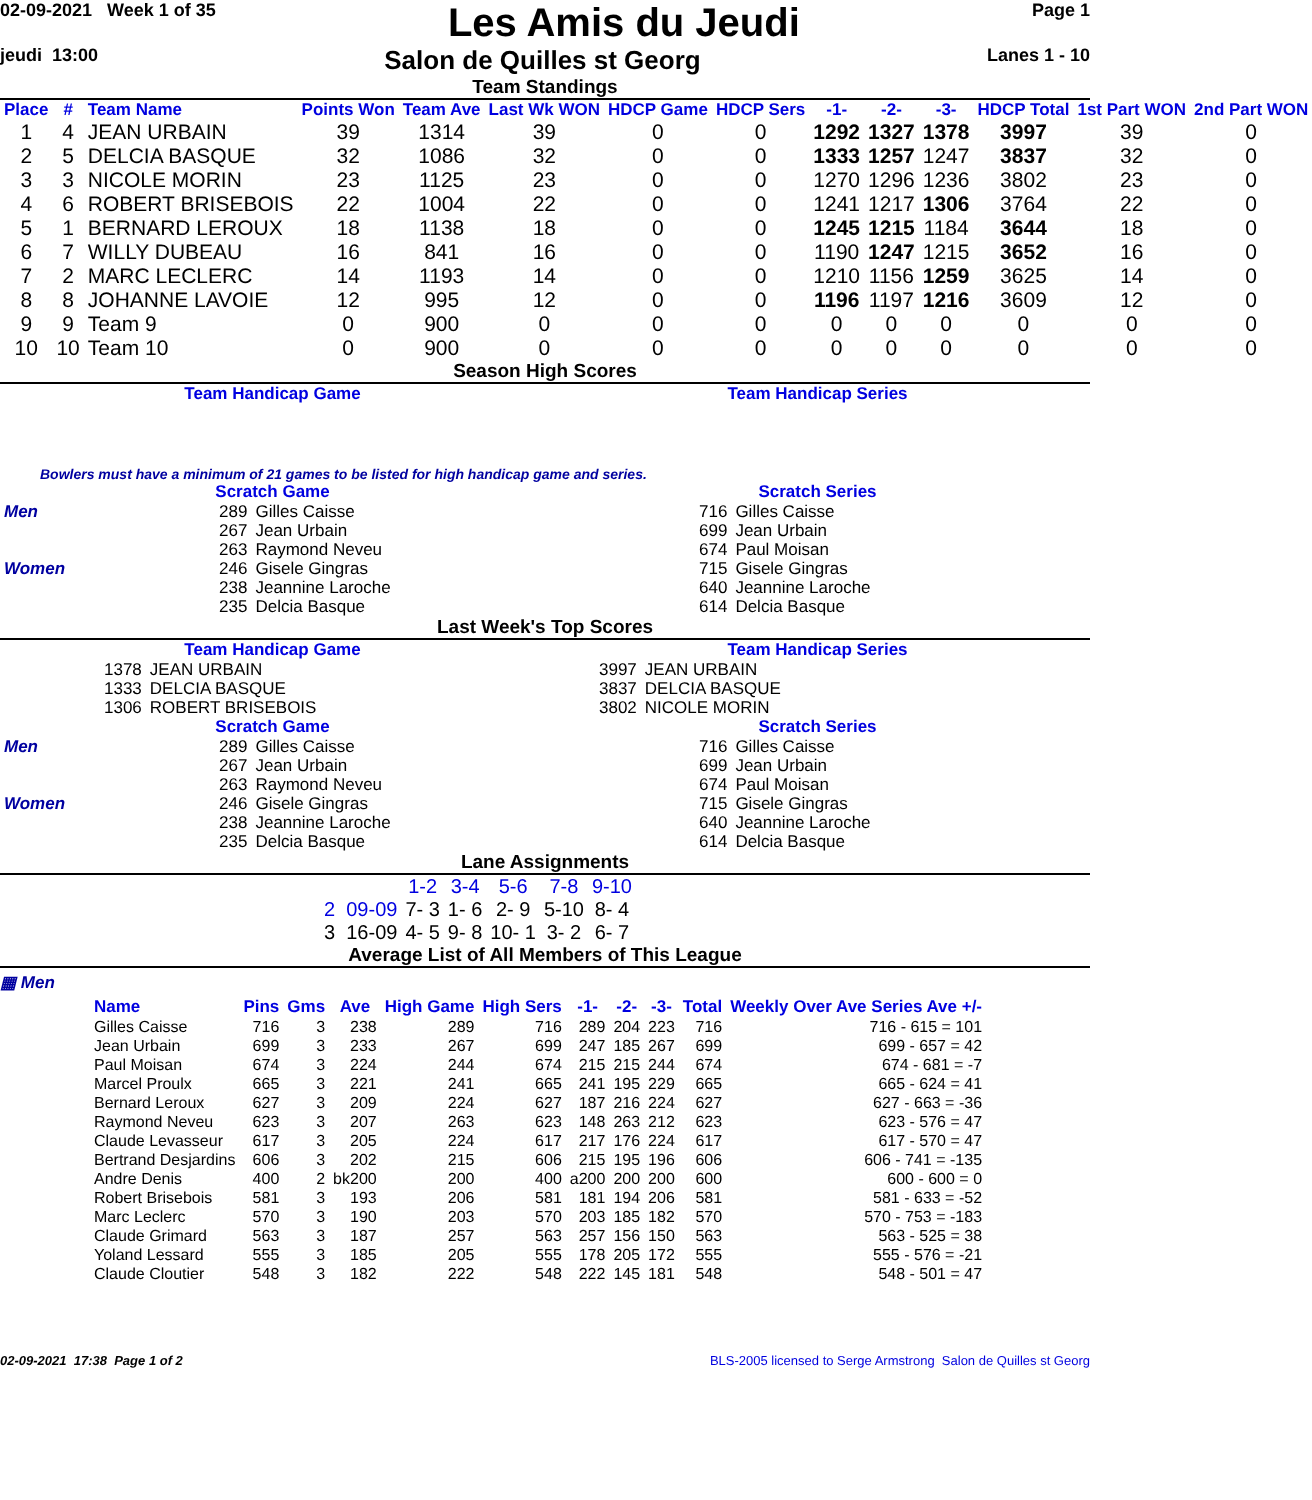02-09-2021 Week 1 of 35
Les Amis du Jeudi
Page 1
jeudi 13:00
Salon de Quilles st Georg
Lanes 1 - 10
Team Standings
| Place | # | Team Name | Points Won | Team Ave | Last Wk WON | HDCP Game | HDCP Sers | -1- | -2- | -3- | HDCP Total | 1st Part WON | 2nd Part WON |
| --- | --- | --- | --- | --- | --- | --- | --- | --- | --- | --- | --- | --- | --- |
| 1 | 4 | JEAN URBAIN | 39 | 1314 | 39 | 0 | 0 | 1292 | 1327 | 1378 | 3997 | 39 | 0 |
| 2 | 5 | DELCIA BASQUE | 32 | 1086 | 32 | 0 | 0 | 1333 | 1257 | 1247 | 3837 | 32 | 0 |
| 3 | 3 | NICOLE MORIN | 23 | 1125 | 23 | 0 | 0 | 1270 | 1296 | 1236 | 3802 | 23 | 0 |
| 4 | 6 | ROBERT BRISEBOIS | 22 | 1004 | 22 | 0 | 0 | 1241 | 1217 | 1306 | 3764 | 22 | 0 |
| 5 | 1 | BERNARD LEROUX | 18 | 1138 | 18 | 0 | 0 | 1245 | 1215 | 1184 | 3644 | 18 | 0 |
| 6 | 7 | WILLY DUBEAU | 16 | 841 | 16 | 0 | 0 | 1190 | 1247 | 1215 | 3652 | 16 | 0 |
| 7 | 2 | MARC LECLERC | 14 | 1193 | 14 | 0 | 0 | 1210 | 1156 | 1259 | 3625 | 14 | 0 |
| 8 | 8 | JOHANNE LAVOIE | 12 | 995 | 12 | 0 | 0 | 1196 | 1197 | 1216 | 3609 | 12 | 0 |
| 9 | 9 | Team 9 | 0 | 900 | 0 | 0 | 0 | 0 | 0 | 0 | 0 | 0 | 0 |
| 10 | 10 | Team 10 | 0 | 900 | 0 | 0 | 0 | 0 | 0 | 0 | 0 | 0 | 0 |
Season High Scores
Team Handicap Game Team Handicap Series
Bowlers must have a minimum of 21 games to be listed for high handicap game and series.
Scratch Game
| Men | 289 | Gilles Caisse |
| | 267 | Jean Urbain |
| | 263 | Raymond Neveu |
| Women | 246 | Gisele Gingras |
| | 238 | Jeannine Laroche |
| | 235 | Delcia Basque |
Scratch Series
| 716 | Gilles Caisse |
| 699 | Jean Urbain |
| 674 | Paul Moisan |
| 715 | Gisele Gingras |
| 640 | Jeannine Laroche |
| 614 | Delcia Basque |
Last Week's Top Scores
Team Handicap Game
| 1378 | JEAN URBAIN |
| 1333 | DELCIA BASQUE |
| 1306 | ROBERT BRISEBOIS |
Scratch Game
| Men | 289 | Gilles Caisse |
| | 267 | Jean Urbain |
| | 263 | Raymond Neveu |
| Women | 246 | Gisele Gingras |
| | 238 | Jeannine Laroche |
| | 235 | Delcia Basque |
Team Handicap Series
| 3997 | JEAN URBAIN |
| 3837 | DELCIA BASQUE |
| 3802 | NICOLE MORIN |
Scratch Series
| 716 | Gilles Caisse |
| 699 | Jean Urbain |
| 674 | Paul Moisan |
| 715 | Gisele Gingras |
| 640 | Jeannine Laroche |
| 614 | Delcia Basque |
Lane Assignments
| | 1-2 | 3-4 | 5-6 | 7-8 | 9-10 |
| 2 09-09 | 7- 3 | 1- 6 | 2- 9 | 5-10 | 8- 4 |
| 3 16-09 | 4- 5 | 9- 8 | 10- 1 | 3- 2 | 6- 7 |
Average List of All Members of This League
▦ Men
| Name | Pins | Gms | Ave | High Game | High Sers | -1- | -2- | -3- | Total | Weekly Over Ave Series Ave +/- |
| --- | --- | --- | --- | --- | --- | --- | --- | --- | --- | --- |
| Gilles Caisse | 716 | 3 | 238 | 289 | 716 | 289 | 204 | 223 | 716 | 716 - 615 = 101 |
| Jean Urbain | 699 | 3 | 233 | 267 | 699 | 247 | 185 | 267 | 699 | 699 - 657 = 42 |
| Paul Moisan | 674 | 3 | 224 | 244 | 674 | 215 | 215 | 244 | 674 | 674 - 681 = -7 |
| Marcel Proulx | 665 | 3 | 221 | 241 | 665 | 241 | 195 | 229 | 665 | 665 - 624 = 41 |
| Bernard Leroux | 627 | 3 | 209 | 224 | 627 | 187 | 216 | 224 | 627 | 627 - 663 = -36 |
| Raymond Neveu | 623 | 3 | 207 | 263 | 623 | 148 | 263 | 212 | 623 | 623 - 576 = 47 |
| Claude Levasseur | 617 | 3 | 205 | 224 | 617 | 217 | 176 | 224 | 617 | 617 - 570 = 47 |
| Bertrand Desjardins | 606 | 3 | 202 | 215 | 606 | 215 | 195 | 196 | 606 | 606 - 741 = -135 |
| Andre Denis | 400 | 2 | bk200 | 200 | 400 | a200 | 200 | 200 | 600 | 600 - 600 = 0 |
| Robert Brisebois | 581 | 3 | 193 | 206 | 581 | 181 | 194 | 206 | 581 | 581 - 633 = -52 |
| Marc Leclerc | 570 | 3 | 190 | 203 | 570 | 203 | 185 | 182 | 570 | 570 - 753 = -183 |
| Claude Grimard | 563 | 3 | 187 | 257 | 563 | 257 | 156 | 150 | 563 | 563 - 525 = 38 |
| Yoland Lessard | 555 | 3 | 185 | 205 | 555 | 178 | 205 | 172 | 555 | 555 - 576 = -21 |
| Claude Cloutier | 548 | 3 | 182 | 222 | 548 | 222 | 145 | 181 | 548 | 548 - 501 = 47 |
02-09-2021 17:38 Page 1 of 2 BLS-2005 licensed to Serge Armstrong Salon de Quilles st Georg